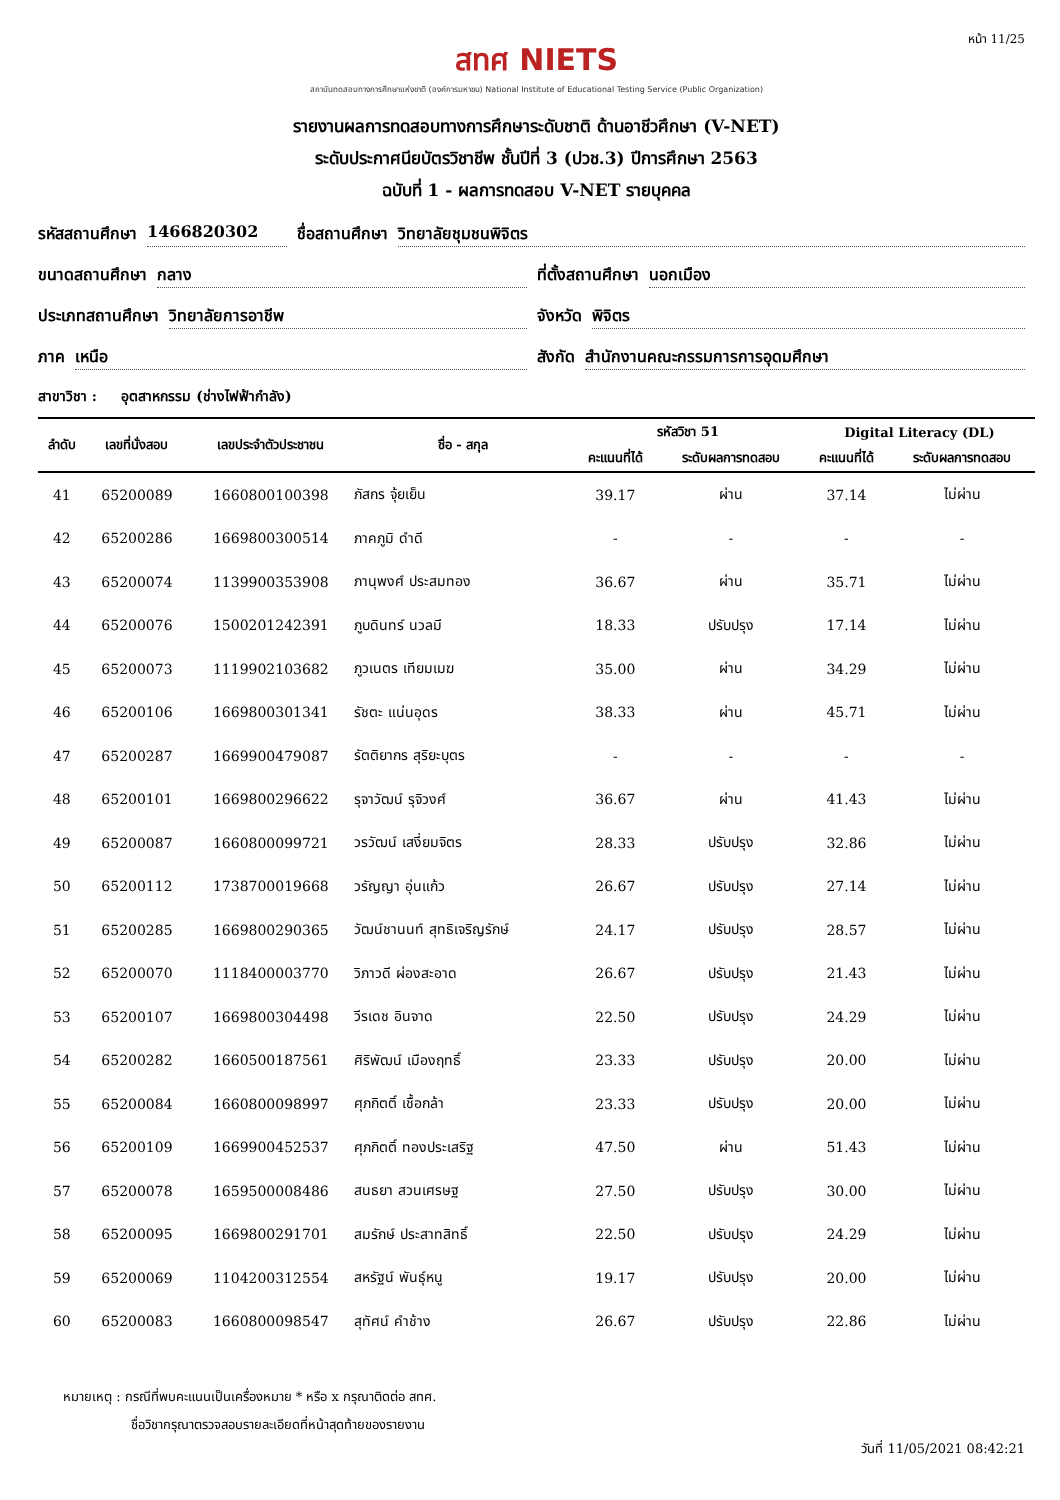หน้า 11/25
สทศ NIETS
สถาบันทดสอบทางการศึกษาแห่งชาติ (องค์การมหาชน) National Institute of Educational Testing Service (Public Organization)
รายงานผลการทดสอบทางการศึกษาระดับชาติ ด้านอาชีวศึกษา (V-NET)
ระดับประกาศนียบัตรวิชาชีพ ชั้นปีที่ 3 (ปวช.3) ปีการศึกษา 2563
ฉบับที่ 1 - ผลการทดสอบ V-NET รายบุคคล
รหัสสถานศึกษา 1466820302 ชื่อสถานศึกษา วิทยาลัยชุมชนพิจิตร
ขนาดสถานศึกษา กลาง ที่ตั้งสถานศึกษา นอกเมือง
ประเภทสถานศึกษา วิทยาลัยการอาชีพ
จังหวัด พิจิตร
ภาค เหนือ สังกัด สำนักงานคณะกรรมการการอุดมศึกษา
สาขาวิชา : อุตสาหกรรม (ช่างไฟฟ้ากำลัง)
| ลำดับ | เลขที่นั่งสอบ | เลขประจำตัวประชาชน | ชื่อ - สกุล | รหัสวิชา 51 | | Digital Literacy (DL) | |
| --- | --- | --- | --- | --- | --- | --- | --- |
| | | | | คะแนนที่ได้ | ระดับผลการทดสอบ | คะแนนที่ได้ | ระดับผลการทดสอบ |
| 41 | 65200089 | 1660800100398 | ภัสกร จุ้ยเย็น | 39.17 | ผ่าน | 37.14 | ไม่ผ่าน |
| 42 | 65200286 | 1669800300514 | ภาคภูมิ ดำดี | - | - | - | - |
| 43 | 65200074 | 1139900353908 | ภานุพงศ์ ประสมทอง | 36.67 | ผ่าน | 35.71 | ไม่ผ่าน |
| 44 | 65200076 | 1500201242391 | ภูบดินทร์ นวลมี | 18.33 | ปรับปรุง | 17.14 | ไม่ผ่าน |
| 45 | 65200073 | 1119902103682 | ภูวเนตร เทียมเมฆ | 35.00 | ผ่าน | 34.29 | ไม่ผ่าน |
| 46 | 65200106 | 1669800301341 | รัชตะ แน่นอุดร | 38.33 | ผ่าน | 45.71 | ไม่ผ่าน |
| 47 | 65200287 | 1669900479087 | รัตติยากร สุริยะบุตร | - | - | - | - |
| 48 | 65200101 | 1669800296622 | รุจาวัฒน์ รุจิวงศ์ | 36.67 | ผ่าน | 41.43 | ไม่ผ่าน |
| 49 | 65200087 | 1660800099721 | วรวัฒน์ เสงี่ยมจิตร | 28.33 | ปรับปรุง | 32.86 | ไม่ผ่าน |
| 50 | 65200112 | 1738700019668 | วรัญญา อุ่นแก้ว | 26.67 | ปรับปรุง | 27.14 | ไม่ผ่าน |
| 51 | 65200285 | 1669800290365 | วัฒน์ชานนท์ สุทธิเจริญรักษ์ | 24.17 | ปรับปรุง | 28.57 | ไม่ผ่าน |
| 52 | 65200070 | 1118400003770 | วิภาวดี ผ่องสะอาด | 26.67 | ปรับปรุง | 21.43 | ไม่ผ่าน |
| 53 | 65200107 | 1669800304498 | วีรเดช อินจาด | 22.50 | ปรับปรุง | 24.29 | ไม่ผ่าน |
| 54 | 65200282 | 1660500187561 | ศิริพัฒน์ เมืองฤทธิ์ | 23.33 | ปรับปรุง | 20.00 | ไม่ผ่าน |
| 55 | 65200084 | 1660800098997 | ศุภกิตติ์ เชื้อกล้า | 23.33 | ปรับปรุง | 20.00 | ไม่ผ่าน |
| 56 | 65200109 | 1669900452537 | ศุภกิตติ์ ทองประเสริฐ | 47.50 | ผ่าน | 51.43 | ไม่ผ่าน |
| 57 | 65200078 | 1659500008486 | สนธยา สวนเศรษฐ | 27.50 | ปรับปรุง | 30.00 | ไม่ผ่าน |
| 58 | 65200095 | 1669800291701 | สมรักษ์ ประสาทสิทธิ์ | 22.50 | ปรับปรุง | 24.29 | ไม่ผ่าน |
| 59 | 65200069 | 1104200312554 | สหรัฐน์ พันธุ์หนู | 19.17 | ปรับปรุง | 20.00 | ไม่ผ่าน |
| 60 | 65200083 | 1660800098547 | สุทัศน์ คำช้าง | 26.67 | ปรับปรุง | 22.86 | ไม่ผ่าน |
หมายเหตุ : กรณีที่พบคะแนนเป็นเครื่องหมาย * หรือ x กรุณาติดต่อ สทศ.
ชื่อวิชากรุณาตรวจสอบรายละเอียดที่หน้าสุดท้ายของรายงาน
วันที่ 11/05/2021 08:42:21